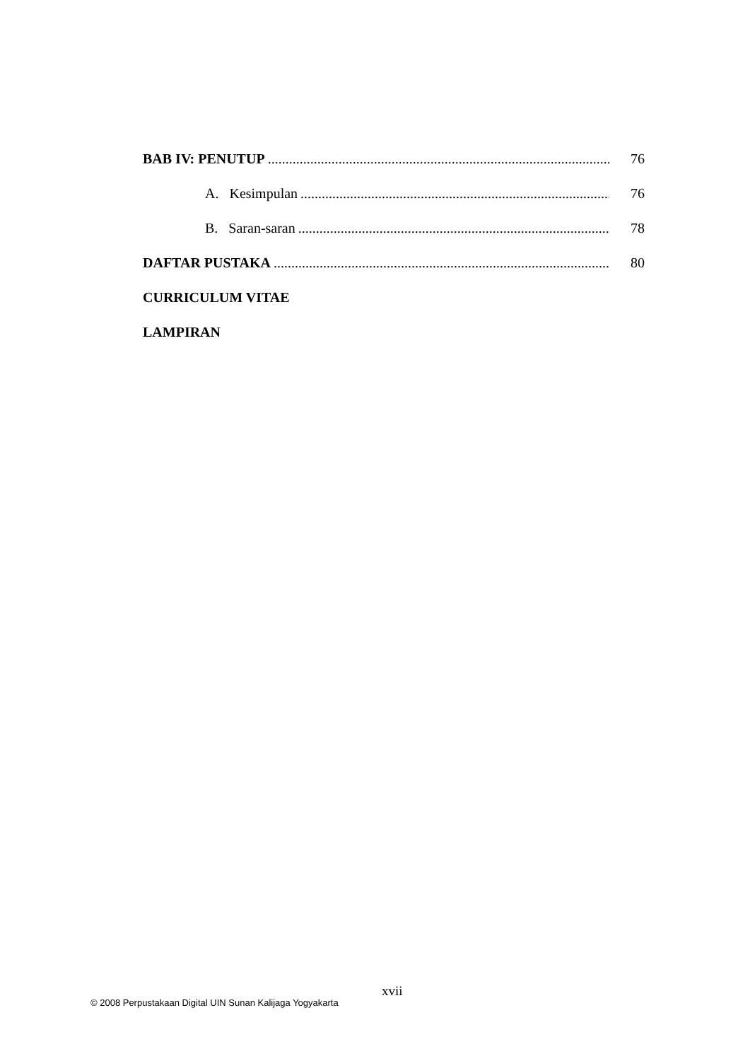BAB IV: PENUTUP 76
A. Kesimpulan 76
B. Saran-saran 78
DAFTAR PUSTAKA 80
CURRICULUM VITAE
LAMPIRAN
xvii
© 2008 Perpustakaan Digital UIN Sunan Kalijaga Yogyakarta